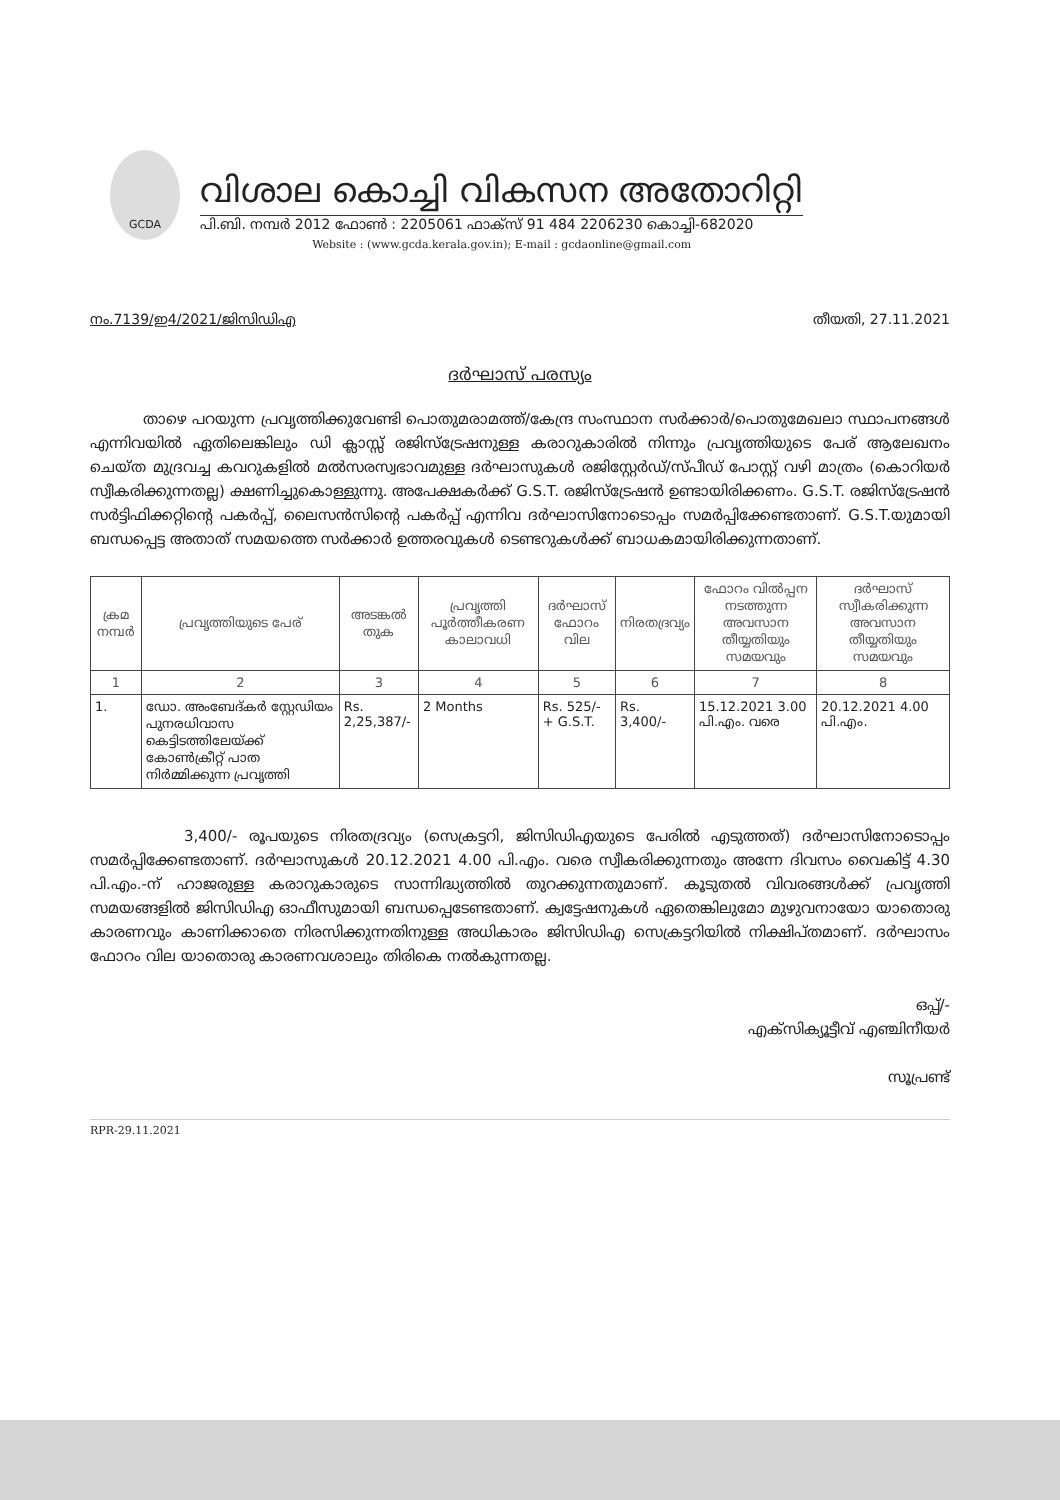GCDA
വിശാല കൊച്ചി വികസന അതോറിറ്റി
പി.ബി. നമ്പർ 2012 ഫോൺ : 2205061 ഫാക്സ് 91 484 2206230 കൊച്ചി-682020
Website : (www.gcda.kerala.gov.in); E-mail : gcdaonline@gmail.com
നം.7139/ഇ4/2021/ജിസിഡിഎ തീയതി, 27.11.2021
ദർഘാസ് പരസ്യം
താഴെ പറയുന്ന പ്രവൃത്തിക്കുവേണ്ടി പൊതുമരാമത്ത്/കേന്ദ്ര സംസ്ഥാന സർക്കാർ/പൊതുമേഖലാ സ്ഥാപനങ്ങൾ എന്നിവയിൽ ഏതിലെങ്കിലും ഡി ക്ലാസ്സ് രജിസ്ട്രേഷനുള്ള കരാറുകാരിൽ നിന്നും പ്രവൃത്തിയുടെ പേര് ആലേഖനം ചെയ്ത മുദ്രവച്ച കവറുകളിൽ മൽസരസ്വഭാവമുള്ള ദർഘാസുകൾ രജിസ്റ്റേർഡ്/സ്പീഡ് പോസ്റ്റ് വഴി മാത്രം (കൊറിയർ സ്വീകരിക്കുന്നതല്ല) ക്ഷണിച്ചുകൊള്ളുന്നു. അപേക്ഷകർക്ക് G.S.T. രജിസ്ട്രേഷൻ ഉണ്ടായിരിക്കണം. G.S.T. രജിസ്ട്രേഷൻ സർട്ടിഫിക്കറ്റിന്റെ പകർപ്പ്, ലൈസൻസിന്റെ പകർപ്പ് എന്നിവ ദർഘാസിനോടൊപ്പം സമർപ്പിക്കേണ്ടതാണ്. G.S.T.യുമായി ബന്ധപ്പെട്ട അതാത് സമയത്തെ സർക്കാർ ഉത്തരവുകൾ ടെണ്ടറുകൾക്ക് ബാധകമായിരിക്കുന്നതാണ്.
| ക്രമ നമ്പർ | പ്രവൃത്തിയുടെ പേര് | അടങ്കൽ തുക | പ്രവൃത്തി പൂർത്തീകരണ കാലാവധി | ദർഘാസ് ഫോറം വില | നിരതദ്രവ്യം | ഫോറം വിൽപ്പന നടത്തുന്ന അവസാന തീയ്യതിയും സമയവും | ദർഘാസ് സ്വീകരിക്കുന്ന അവസാന തീയ്യതിയും സമയവും |
| --- | --- | --- | --- | --- | --- | --- | --- |
| 1 | 2 | 3 | 4 | 5 | 6 | 7 | 8 |
| 1. | ഡോ. അംബേദ്കർ സ്റ്റേഡിയം പുനരധിവാസ കെട്ടിടത്തിലേയ്ക്ക് കോൺക്രീറ്റ് പാത നിർമ്മിക്കുന്ന പ്രവൃത്തി | Rs. 2,25,387/- | 2 Months | Rs. 525/- + G.S.T. | Rs. 3,400/- | 15.12.2021 3.00 പി.എം. വരെ | 20.12.2021 4.00 പി.എം. |
3,400/- രൂപയുടെ നിരതദ്രവ്യം (സെക്രട്ടറി, ജിസിഡിഎയുടെ പേരിൽ എടുത്തത്) ദർഘാസിനോടൊപ്പം സമർപ്പിക്കേണ്ടതാണ്. ദർഘാസുകൾ 20.12.2021 4.00 പി.എം. വരെ സ്വീകരിക്കുന്നതും അന്നേ ദിവസം വൈകിട്ട് 4.30 പി.എം.-ന് ഹാജരുള്ള കരാറുകാരുടെ സാന്നിദ്ധ്യത്തിൽ തുറക്കുന്നതുമാണ്. കൂടുതൽ വിവരങ്ങൾക്ക് പ്രവൃത്തി സമയങ്ങളിൽ ജിസിഡിഎ ഓഫീസുമായി ബന്ധപ്പെടേണ്ടതാണ്. ക്വട്ടേഷനുകൾ ഏതെങ്കിലുമോ മുഴുവനായോ യാതൊരു കാരണവും കാണിക്കാതെ നിരസിക്കുന്നതിനുള്ള അധികാരം ജിസിഡിഎ സെക്രട്ടറിയിൽ നിക്ഷിപ്തമാണ്. ദർഘാസം ഫോറം വില യാതൊരു കാരണവശാലും തിരികെ നൽകുന്നതല്ല.
ഒപ്പ്/-
എക്സിക്യൂട്ടീവ് എഞ്ചിനീയർ
സൂപ്രണ്ട്
RPR-29.11.2021